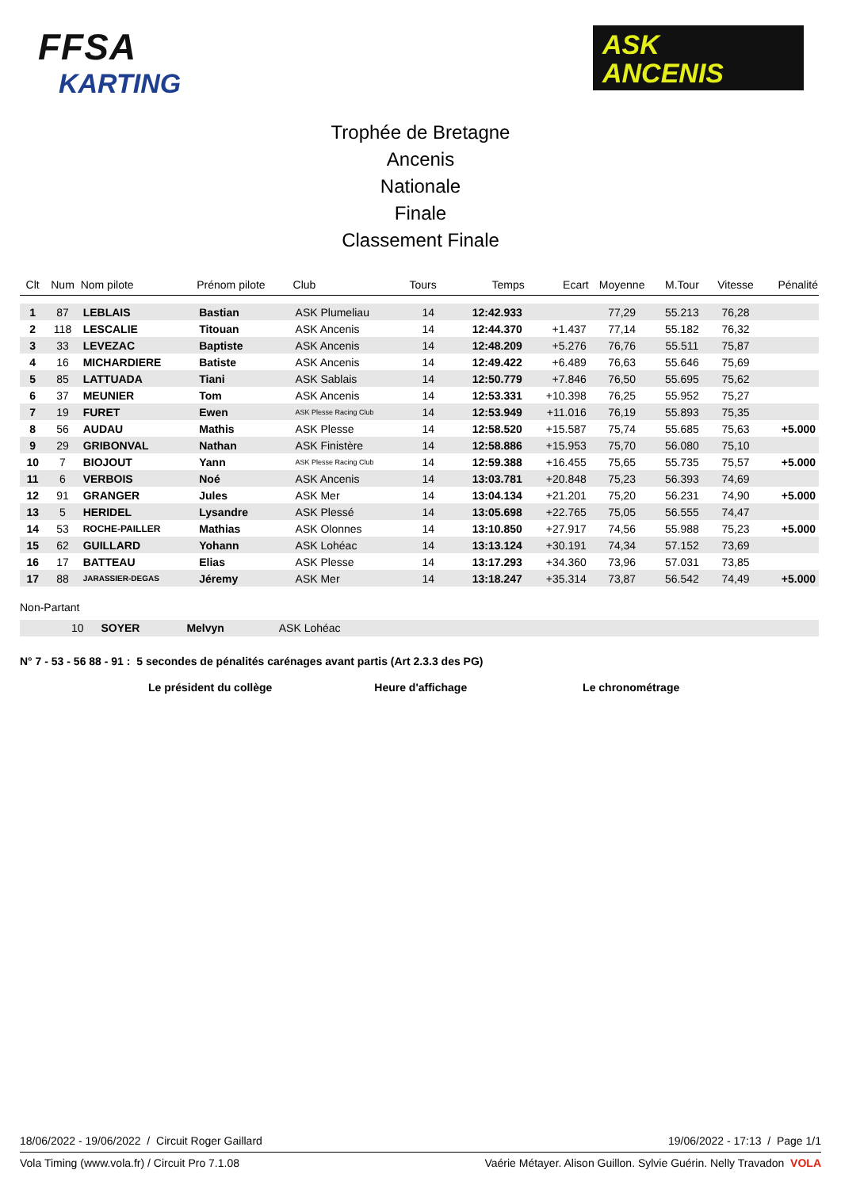FFSA
KARTING
ASK
ANCENIS
Trophée de Bretagne
Ancenis
Nationale
Finale
Classement Finale
| Clt | Num | Nom pilote | Prénom pilote | Club | Tours | Temps | Ecart | Moyenne | M.Tour | Vitesse | Pénalité |
| --- | --- | --- | --- | --- | --- | --- | --- | --- | --- | --- | --- |
| 1 | 87 | LEBLAIS | Bastian | ASK Plumeliau | 14 | 12:42.933 | | 77,29 | 55.213 | 76,28 | |
| 2 | 118 | LESCALIE | Titouan | ASK Ancenis | 14 | 12:44.370 | +1.437 | 77,14 | 55.182 | 76,32 | |
| 3 | 33 | LEVEZAC | Baptiste | ASK Ancenis | 14 | 12:48.209 | +5.276 | 76,76 | 55.511 | 75,87 | |
| 4 | 16 | MICHARDIERE | Batiste | ASK Ancenis | 14 | 12:49.422 | +6.489 | 76,63 | 55.646 | 75,69 | |
| 5 | 85 | LATTUADA | Tiani | ASK Sablais | 14 | 12:50.779 | +7.846 | 76,50 | 55.695 | 75,62 | |
| 6 | 37 | MEUNIER | Tom | ASK Ancenis | 14 | 12:53.331 | +10.398 | 76,25 | 55.952 | 75,27 | |
| 7 | 19 | FURET | Ewen | ASK Plesse Racing Club | 14 | 12:53.949 | +11.016 | 76,19 | 55.893 | 75,35 | |
| 8 | 56 | AUDAU | Mathis | ASK Plesse | 14 | 12:58.520 | +15.587 | 75,74 | 55.685 | 75,63 | +5.000 |
| 9 | 29 | GRIBONVAL | Nathan | ASK Finistère | 14 | 12:58.886 | +15.953 | 75,70 | 56.080 | 75,10 | |
| 10 | 7 | BIOJOUT | Yann | ASK Plesse Racing Club | 14 | 12:59.388 | +16.455 | 75,65 | 55.735 | 75,57 | +5.000 |
| 11 | 6 | VERBOIS | Noé | ASK Ancenis | 14 | 13:03.781 | +20.848 | 75,23 | 56.393 | 74,69 | |
| 12 | 91 | GRANGER | Jules | ASK Mer | 14 | 13:04.134 | +21.201 | 75,20 | 56.231 | 74,90 | +5.000 |
| 13 | 5 | HERIDEL | Lysandre | ASK Plessé | 14 | 13:05.698 | +22.765 | 75,05 | 56.555 | 74,47 | |
| 14 | 53 | ROCHE-PAILLER | Mathias | ASK Olonnes | 14 | 13:10.850 | +27.917 | 74,56 | 55.988 | 75,23 | +5.000 |
| 15 | 62 | GUILLARD | Yohann | ASK Lohéac | 14 | 13:13.124 | +30.191 | 74,34 | 57.152 | 73,69 | |
| 16 | 17 | BATTEAU | Elias | ASK Plesse | 14 | 13:17.293 | +34.360 | 73,96 | 57.031 | 73,85 | |
| 17 | 88 | JARASSIER-DEGAS | Jéremy | ASK Mer | 14 | 13:18.247 | +35.314 | 73,87 | 56.542 | 74,49 | +5.000 |
Non-Partant
10 SOYER Melvyn ASK Lohéac
N° 7 - 53 - 56 88 - 91 : 5 secondes de pénalités carénages avant partis (Art 2.3.3 des PG)
Le président du collège Heure d'affichage Le chronométrage
18/06/2022 - 19/06/2022 / Circuit Roger Gaillard 19/06/2022 - 17:13 / Page 1/1
Vola Timing (www.vola.fr) / Circuit Pro 7.1.08 Vaérie Métayer. Alison Guillon. Sylvie Guérin. Nelly Travadon VOLA